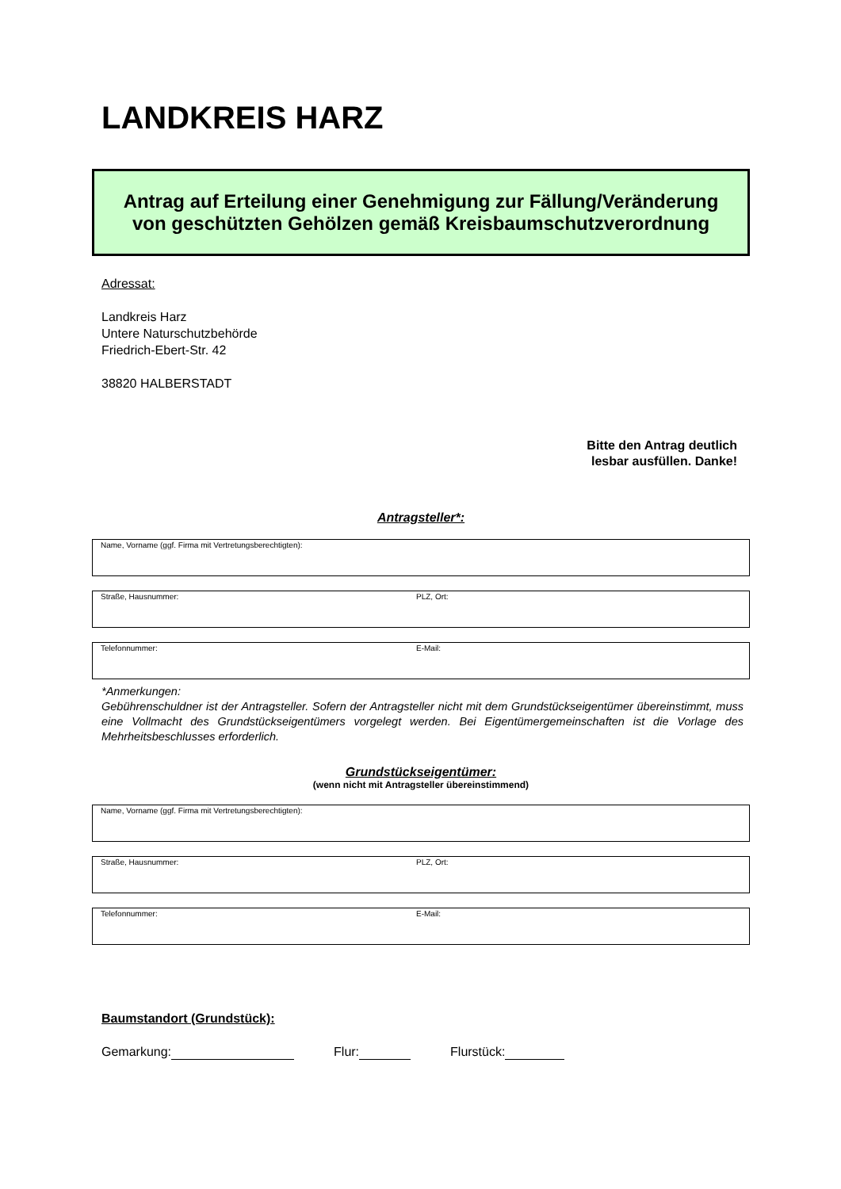LANDKREIS HARZ
Antrag auf Erteilung einer Genehmigung zur Fällung/Veränderung
von geschützten Gehölzen gemäß Kreisbaumschutzverordnung
Adressat:
Landkreis Harz
Untere Naturschutzbehörde
Friedrich-Ebert-Str. 42
38820 HALBERSTADT
Bitte den Antrag deutlich
lesbar ausfüllen. Danke!
Antragsteller*:
Name, Vorname (ggf. Firma mit Vertretungsberechtigten):
Straße, Hausnummer: PLZ, Ort:
Telefonnummer: E-Mail:
*Anmerkungen:
Gebührenschuldner ist der Antragsteller. Sofern der Antragsteller nicht mit dem Grundstückseigentümer übereinstimmt, muss eine Vollmacht des Grundstückseigentümers vorgelegt werden. Bei Eigentümergemeinschaften ist die Vorlage des Mehrheitsbeschlusses erforderlich.
Grundstückseigentümer:
(wenn nicht mit Antragsteller übereinstimmend)
Name, Vorname (ggf. Firma mit Vertretungsberechtigten):
Straße, Hausnummer: PLZ, Ort:
Telefonnummer: E-Mail:
Baumstandort (Grundstück):
Gemarkung: Flur: Flurstück: